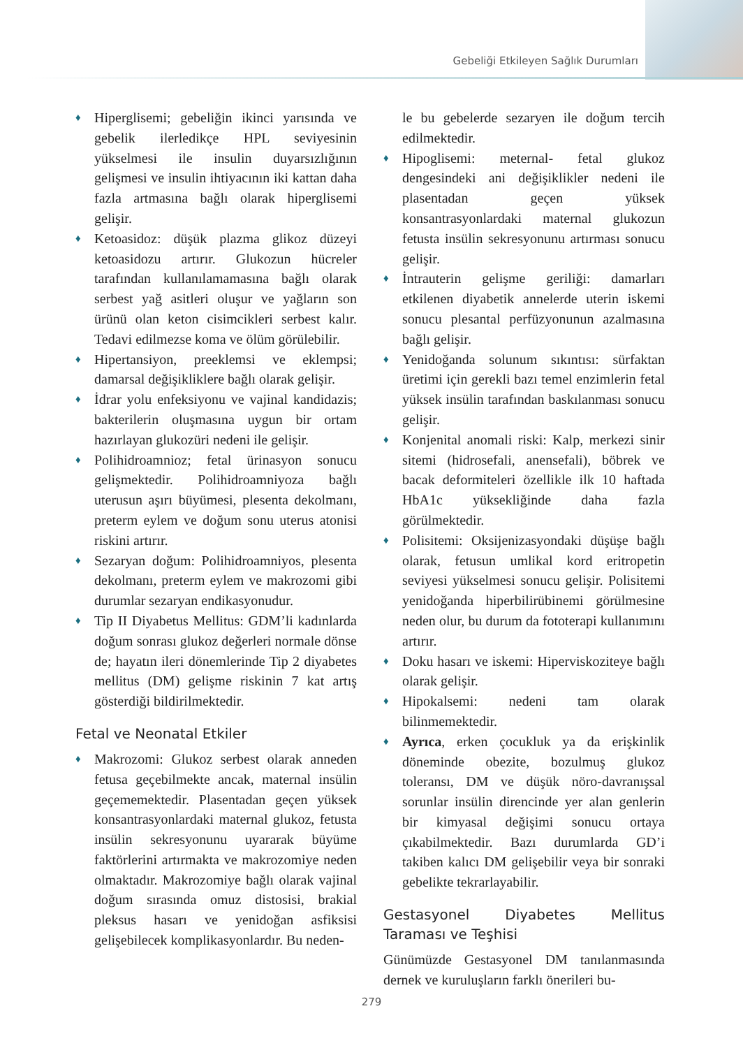Gebeliği Etkileyen Sağlık Durumları
♦ Hiperglisemi; gebeliğin ikinci yarısında ve gebelik ilerledikçe HPL seviyesinin yükselmesi ile insulin duyarsızlığının gelişmesi ve insulin ihtiyacının iki kattan daha fazla artmasına bağlı olarak hiperglisemi gelişir.
♦ Ketoasidoz: düşük plazma glikoz düzeyi ketoasidozu artırır. Glukozun hücreler tarafından kullanılamamasına bağlı olarak serbest yağ asitleri oluşur ve yağların son ürünü olan keton cisimcikleri serbest kalır. Tedavi edilmezse koma ve ölüm görülebilir.
♦ Hipertansiyon, preeklemsi ve eklempsi; damarsal değişikliklere bağlı olarak gelişir.
♦ İdrar yolu enfeksiyonu ve vajinal kandidazis; bakterilerin oluşmasına uygun bir ortam hazırlayan glukozüri nedeni ile gelişir.
♦ Polihidroamnioz; fetal ürinasyon sonucu gelişmektedir. Polihidroamniyoza bağlı uterusun aşırı büyümesi, plesenta dekolmanı, preterm eylem ve doğum sonu uterus atonisi riskini artırır.
♦ Sezaryan doğum: Polihidroamniyos, plesenta dekolmanı, preterm eylem ve makrozomi gibi durumlar sezaryan endikasyonudur.
♦ Tip II Diyabetus Mellitus: GDM’li kadınlarda doğum sonrası glukoz değerleri normale dönse de; hayatın ileri dönemlerinde Tip 2 diyabetes mellitus (DM) gelişme riskinin 7 kat artış gösterdiği bildirilmektedir.
Fetal ve Neonatal Etkiler
♦ Makrozomi: Glukoz serbest olarak anneden fetusa geçebilmekte ancak, maternal insülin geçememektedir. Plasentadan geçen yüksek konsantrasyonlardaki maternal glukoz, fetusta insülin sekresyonunu uyararak büyüme faktörlerini artırmakta ve makrozomiye neden olmaktadır. Makrozomiye bağlı olarak vajinal doğum sırasında omuz distosisi, brakial pleksus hasarı ve yenidoğan asfiksisi gelişebilecek komplikasyonlardır. Bu neden-
le bu gebelerde sezaryen ile doğum tercih edilmektedir.
♦ Hipoglisemi: meternal- fetal glukoz dengesindeki ani değişiklikler nedeni ile plasentadan geçen yüksek konsantrasyonlardaki maternal glukozun fetusta insülin sekresyonunu artırması sonucu gelişir.
♦ İntrauterin gelişme geriliği: damarları etkilenen diyabetik annelerde uterin iskemi sonucu plesantal perfüzyonunun azalmasına bağlı gelişir.
♦ Yenidoğanda solunum sıkıntısı: sürfaktan üretimi için gerekli bazı temel enzimlerin fetal yüksek insülin tarafından baskılanması sonucu gelişir.
♦ Konjenital anomali riski: Kalp, merkezi sinir sitemi (hidrosefali, anensefali), böbrek ve bacak deformiteleri özellikle ilk 10 haftada HbA1c yüksekliğinde daha fazla görülmektedir.
♦ Polisitemi: Oksijenizasyondaki düşüşe bağlı olarak, fetusun umlikal kord eritropetin seviyesi yükselmesi sonucu gelişir. Polisitemi yenidoğanda hiperbilirübinemi görülmesine neden olur, bu durum da fototerapi kullanımını artırır.
♦ Doku hasarı ve iskemi: Hiperviskoziteye bağlı olarak gelişir.
♦ Hipokalsemi: nedeni tam olarak bilinmemektedir.
♦ Ayrıca, erken çocukluk ya da erişkinlik döneminde obezite, bozulmuş glukoz toleransı, DM ve düşük nöro-davranışsal sorunlar insülin direncinde yer alan genlerin bir kimyasal değişimi sonucu ortaya çıkabilmektedir. Bazı durumlarda GD’i takiben kalıcı DM gelişebilir veya bir sonraki gebelikte tekrarlayabilir.
Gestasyonel Diyabetes Mellitus Taraması ve Teşhisi
Günümüzde Gestasyonel DM tanılanmasında dernek ve kuruluşların farklı önerileri bu-
279